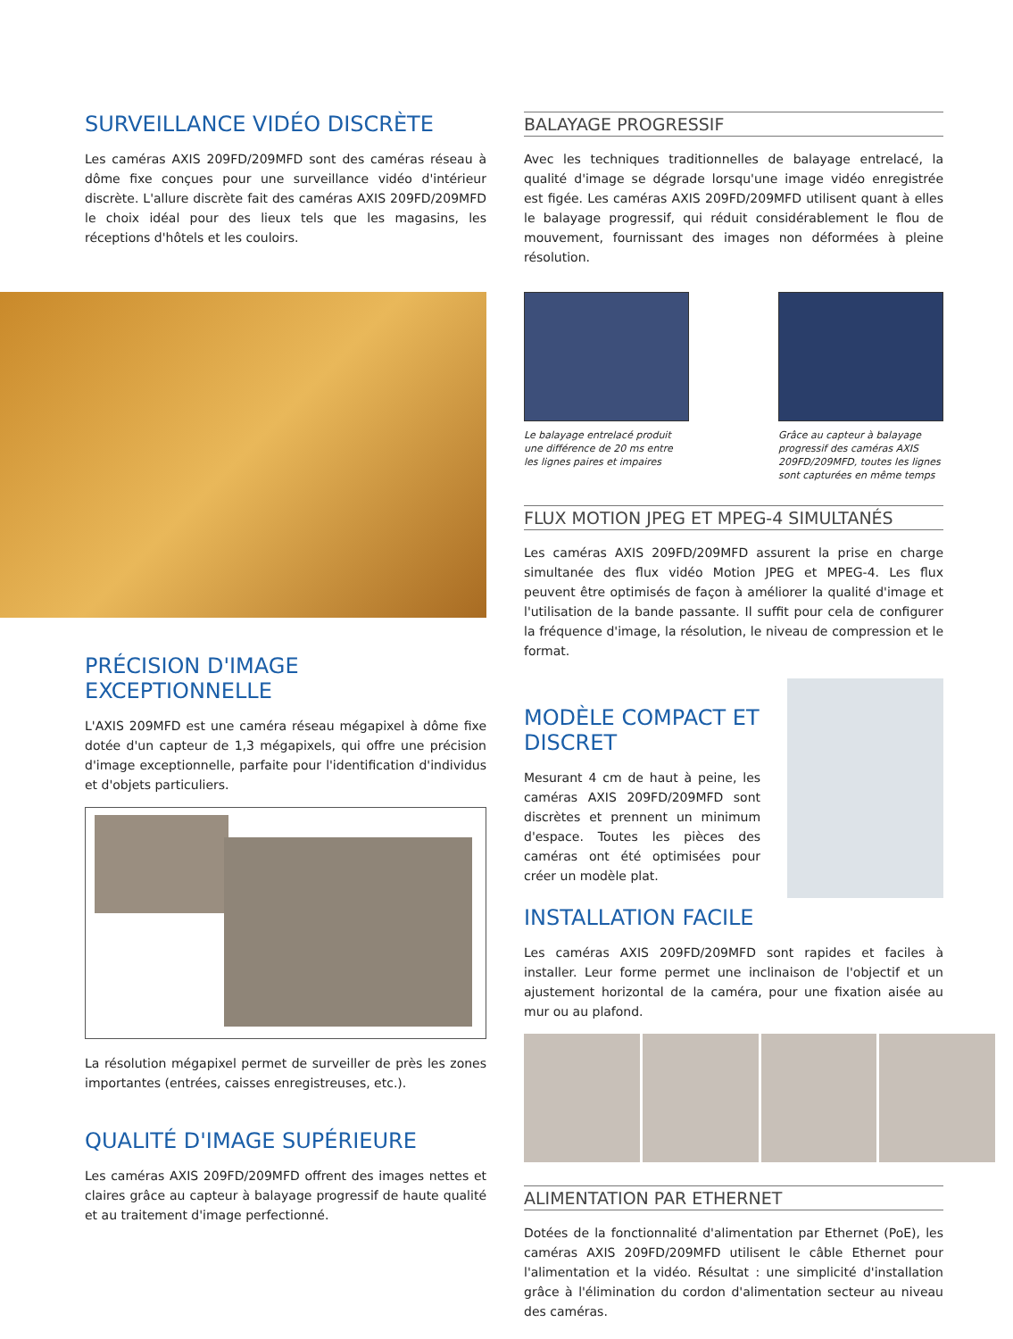SURVEILLANCE VIDÉO DISCRÈTE
Les caméras AXIS 209FD/209MFD sont des caméras réseau à dôme fixe conçues pour une surveillance vidéo d'intérieur discrète. L'allure discrète fait des caméras AXIS 209FD/209MFD le choix idéal pour des lieux tels que les magasins, les réceptions d'hôtels et les couloirs.
PRÉCISION D'IMAGE EXCEPTIONNELLE
L'AXIS 209MFD est une caméra réseau mégapixel à dôme fixe dotée d'un capteur de 1,3 mégapixels, qui offre une précision d'image exceptionnelle, parfaite pour l'identification d'individus et d'objets particuliers.
La résolution mégapixel permet de surveiller de près les zones importantes (entrées, caisses enregistreuses, etc.).
QUALITÉ D'IMAGE SUPÉRIEURE
Les caméras AXIS 209FD/209MFD offrent des images nettes et claires grâce au capteur à balayage progressif de haute qualité et au traitement d'image perfectionné.
BALAYAGE PROGRESSIF
Avec les techniques traditionnelles de balayage entrelacé, la qualité d'image se dégrade lorsqu'une image vidéo enregistrée est figée. Les caméras AXIS 209FD/209MFD utilisent quant à elles le balayage progressif, qui réduit considérablement le flou de mouvement, fournissant des images non déformées à pleine résolution.
Le balayage entrelacé produit une différence de 20 ms entre les lignes paires et impaires
Grâce au capteur à balayage progressif des caméras AXIS 209FD/209MFD, toutes les lignes sont capturées en même temps
FLUX MOTION JPEG ET MPEG-4 SIMULTANÉS
Les caméras AXIS 209FD/209MFD assurent la prise en charge simultanée des flux vidéo Motion JPEG et MPEG-4. Les flux peuvent être optimisés de façon à améliorer la qualité d'image et l'utilisation de la bande passante. Il suffit pour cela de configurer la fréquence d'image, la résolution, le niveau de compression et le format.
MODÈLE COMPACT ET DISCRET
Mesurant 4 cm de haut à peine, les caméras AXIS 209FD/209MFD sont discrètes et prennent un minimum d'espace. Toutes les pièces des caméras ont été optimisées pour créer un modèle plat.
INSTALLATION FACILE
Les caméras AXIS 209FD/209MFD sont rapides et faciles à installer. Leur forme permet une inclinaison de l'objectif et un ajustement horizontal de la caméra, pour une fixation aisée au mur ou au plafond.
ALIMENTATION PAR ETHERNET
Dotées de la fonctionnalité d'alimentation par Ethernet (PoE), les caméras AXIS 209FD/209MFD utilisent le câble Ethernet pour l'alimentation et la vidéo. Résultat : une simplicité d'installation grâce à l'élimination du cordon d'alimentation secteur au niveau des caméras.